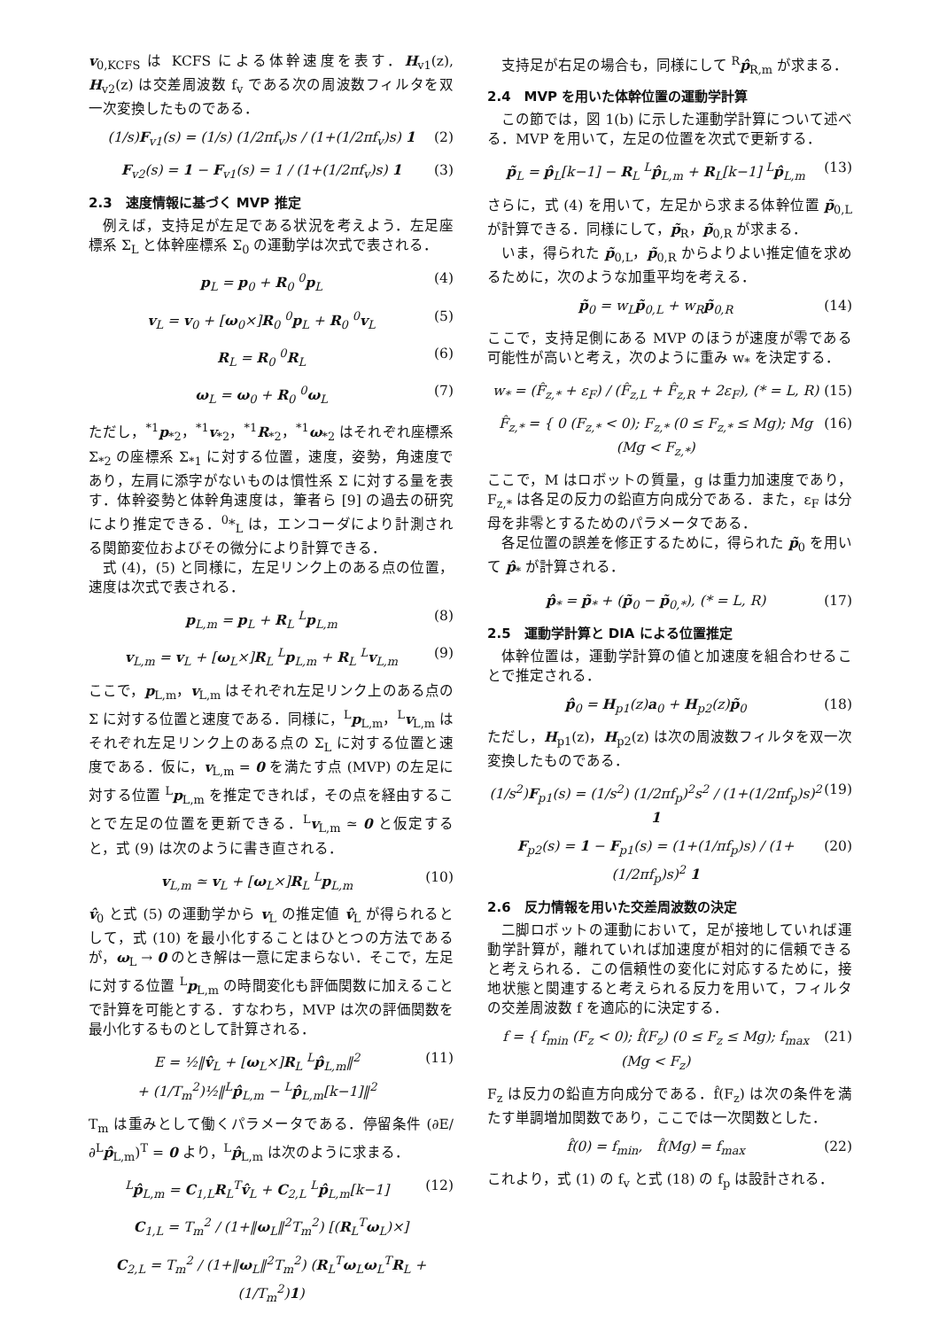v<sub>0,KCFS</sub> は KCFS による体幹速度を表す．H<sub>v1</sub>(z), H<sub>v2</sub>(z) は交差周波数 f<sub>v</sub> である次の周波数フィルタを双一次変換したものである．
(1/s)F<sub>v1</sub>(s) = (1/s) (1/2πf<sub>v</sub>)s / (1+(1/2πf<sub>v</sub>)s) 1 (2)
F<sub>v2</sub>(s) = 1 − F<sub>v1</sub>(s) = 1 / (1+(1/2πf<sub>v</sub>)s) 1 (3)
2.3　速度情報に基づく MVP 推定
例えば，支持足が左足である状況を考えよう．左足座標系 Σ<sub>L</sub> と体幹座標系 Σ<sub>0</sub> の運動学は次式で表される．
p<sub>L</sub> = p<sub>0</sub> + R<sub>0</sub> <sup>0</sup>p<sub>L</sub> (4)
v<sub>L</sub> = v<sub>0</sub> + [ω<sub>0</sub>×]R<sub>0</sub> <sup>0</sup>p<sub>L</sub> + R<sub>0</sub> <sup>0</sup>v<sub>L</sub> (5)
R<sub>L</sub> = R<sub>0</sub> <sup>0</sup>R<sub>L</sub> (6)
ω<sub>L</sub> = ω<sub>0</sub> + R<sub>0</sub> <sup>0</sup>ω<sub>L</sub> (7)
ただし，<sup>*1</sup>p<sub>*2</sub>，<sup>*1</sup>v<sub>*2</sub>，<sup>*1</sup>R<sub>*2</sub>，<sup>*1</sup>ω<sub>*2</sub> はそれぞれ座標系 Σ<sub>*2</sub> の座標系 Σ<sub>*1</sub> に対する位置，速度，姿勢，角速度であり，左肩に添字がないものは慣性系 Σ に対する量を表す．体幹姿勢と体幹角速度は，筆者ら [9] の過去の研究により推定できる．<sup>0</sup>*<sub>L</sub> は，エンコーダにより計測される関節変位およびその微分により計算できる．
式 (4)，(5) と同様に，左足リンク上のある点の位置，速度は次式で表される．
p<sub>L,m</sub> = p<sub>L</sub> + R<sub>L</sub> <sup>L</sup>p<sub>L,m</sub> (8)
v<sub>L,m</sub> = v<sub>L</sub> + [ω<sub>L</sub>×]R<sub>L</sub> <sup>L</sup>p<sub>L,m</sub> + R<sub>L</sub> <sup>L</sup>v<sub>L,m</sub> (9)
ここで，p<sub>L,m</sub>，v<sub>L,m</sub> はそれぞれ左足リンク上のある点の Σ に対する位置と速度である．同様に，<sup>L</sup>p<sub>L,m</sub>，<sup>L</sup>v<sub>L,m</sub> はそれぞれ左足リンク上のある点の Σ<sub>L</sub> に対する位置と速度である．仮に，v<sub>L,m</sub> = 0 を満たす点 (MVP) の左足に対する位置 <sup>L</sup>p<sub>L,m</sub> を推定できれば，その点を経由することで左足の位置を更新できる．<sup>L</sup>v<sub>L,m</sub> ≃ 0 と仮定すると，式 (9) は次のように書き直される．
v<sub>L,m</sub> ≃ v<sub>L</sub> + [ω<sub>L</sub>×]R<sub>L</sub> <sup>L</sup>p<sub>L,m</sub> (10)
v̂<sub>0</sub> と式 (5) の運動学から v<sub>L</sub> の推定値 v̂<sub>L</sub> が得られるとして，式 (10) を最小化することはひとつの方法であるが，ω<sub>L</sub> → 0 のとき解は一意に定まらない．そこで，左足に対する位置 <sup>L</sup>p<sub>L,m</sub> の時間変化も評価関数に加えることで計算を可能とする．すなわち，MVP は次の評価関数を最小化するものとして計算される．
E = ½‖v̂<sub>L</sub> + [ω<sub>L</sub>×]R<sub>L</sub> <sup>L</sup>p̂<sub>L,m</sub>‖<sup>2</sup>
+ (1/T<sub>m</sub><sup>2</sup>)½‖<sup>L</sup>p̂<sub>L,m</sub> − <sup>L</sup>p̂<sub>L,m</sub>[k−1]‖<sup>2</sup> (11)
T<sub>m</sub> は重みとして働くパラメータである．停留条件 (∂E/∂<sup>L</sup>p̂<sub>L,m</sub>)<sup>T</sup> = 0 より，<sup>L</sup>p̂<sub>L,m</sub> は次のように求まる．
<sup>L</sup>p̂<sub>L,m</sub> = C<sub>1,L</sub>R<sub>L</sub><sup>T</sup>v̂<sub>L</sub> + C<sub>2,L</sub> <sup>L</sup>p̂<sub>L,m</sub>[k−1] (12)
C<sub>1,L</sub> = T<sub>m</sub><sup>2</sup> / (1+‖ω<sub>L</sub>‖<sup>2</sup>T<sub>m</sub><sup>2</sup>) [(R<sub>L</sub><sup>T</sup>ω<sub>L</sub>)×]
C<sub>2,L</sub> = T<sub>m</sub><sup>2</sup> / (1+‖ω<sub>L</sub>‖<sup>2</sup>T<sub>m</sub><sup>2</sup>) (R<sub>L</sub><sup>T</sup>ω<sub>L</sub>ω<sub>L</sub><sup>T</sup>R<sub>L</sub> + (1/T<sub>m</sub><sup>2</sup>)1)
支持足が右足の場合も，同様にして <sup>R</sup>p̂<sub>R,m</sub> が求まる．
2.4　MVP を用いた体幹位置の運動学計算
この節では，図 1(b) に示した運動学計算について述べる．MVP を用いて，左足の位置を次式で更新する．
p̃<sub>L</sub> = p̂<sub>L</sub>[k−1] − R<sub>L</sub> <sup>L</sup>p̂<sub>L,m</sub> + R<sub>L</sub>[k−1] <sup>L</sup>p̂<sub>L,m</sub> (13)
さらに，式 (4) を用いて，左足から求まる体幹位置 p̃<sub>0,L</sub> が計算できる．同様にして，p̃<sub>R</sub>，p̃<sub>0,R</sub> が求まる．
いま，得られた p̃<sub>0,L</sub>，p̃<sub>0,R</sub> からよりよい推定値を求めるために，次のような加重平均を考える．
p̃<sub>0</sub> = w<sub>L</sub>p̃<sub>0,L</sub> + w<sub>R</sub>p̃<sub>0,R</sub> (14)
ここで，支持足側にある MVP のほうが速度が零である可能性が高いと考え，次のように重み w<sub>*</sub> を決定する．
w<sub>*</sub> = (F̂<sub>z,*</sub> + ε<sub>F</sub>) / (F̂<sub>z,L</sub> + F̂<sub>z,R</sub> + 2ε<sub>F</sub>), (* = L, R) (15)
F̂<sub>z,*</sub> = { 0 (F<sub>z,*</sub> < 0); F<sub>z,*</sub> (0 ≤ F<sub>z,*</sub> ≤ Mg); Mg (Mg < F<sub>z,*</sub>) (16)
ここで，M はロボットの質量，g は重力加速度であり，F<sub>z,*</sub> は各足の反力の鉛直方向成分である．また，ε<sub>F</sub> は分母を非零とするためのパラメータである．
各足位置の誤差を修正するために，得られた p̃<sub>0</sub> を用いて p̂<sub>*</sub> が計算される．
p̂<sub>*</sub> = p̃<sub>*</sub> + (p̃<sub>0</sub> − p̃<sub>0,*</sub>), (* = L, R) (17)
2.5　運動学計算と DIA による位置推定
体幹位置は，運動学計算の値と加速度を組合わせることで推定される．
p̂<sub>0</sub> = H<sub>p1</sub>(z)a<sub>0</sub> + H<sub>p2</sub>(z)p̃<sub>0</sub> (18)
ただし，H<sub>p1</sub>(z)，H<sub>p2</sub>(z) は次の周波数フィルタを双一次変換したものである．
(1/s<sup>2</sup>)F<sub>p1</sub>(s) = (1/s<sup>2</sup>) (1/2πf<sub>p</sub>)<sup>2</sup>s<sup>2</sup> / (1+(1/2πf<sub>p</sub>)s)<sup>2</sup> 1 (19)
F<sub>p2</sub>(s) = 1 − F<sub>p1</sub>(s) = (1+(1/πf<sub>p</sub>)s) / (1+(1/2πf<sub>p</sub>)s)<sup>2</sup> 1 (20)
2.6　反力情報を用いた交差周波数の決定
二脚ロボットの運動において，足が接地していれば運動学計算が，離れていれば加速度が相対的に信頼できると考えられる．この信頼性の変化に対応するために，接地状態と関連すると考えられる反力を用いて，フィルタの交差周波数 f を適応的に決定する．
f = { f<sub>min</sub> (F<sub>z</sub> < 0); f̂(F<sub>z</sub>) (0 ≤ F<sub>z</sub> ≤ Mg); f<sub>max</sub> (Mg < F<sub>z</sub>) (21)
F<sub>z</sub> は反力の鉛直方向成分である．f̂(F<sub>z</sub>) は次の条件を満たす単調増加関数であり，ここでは一次関数とした．
f̂(0) = f<sub>min</sub>,　f̂(Mg) = f<sub>max</sub> (22)
これより，式 (1) の f<sub>v</sub> と式 (18) の f<sub>p</sub> は設計される．